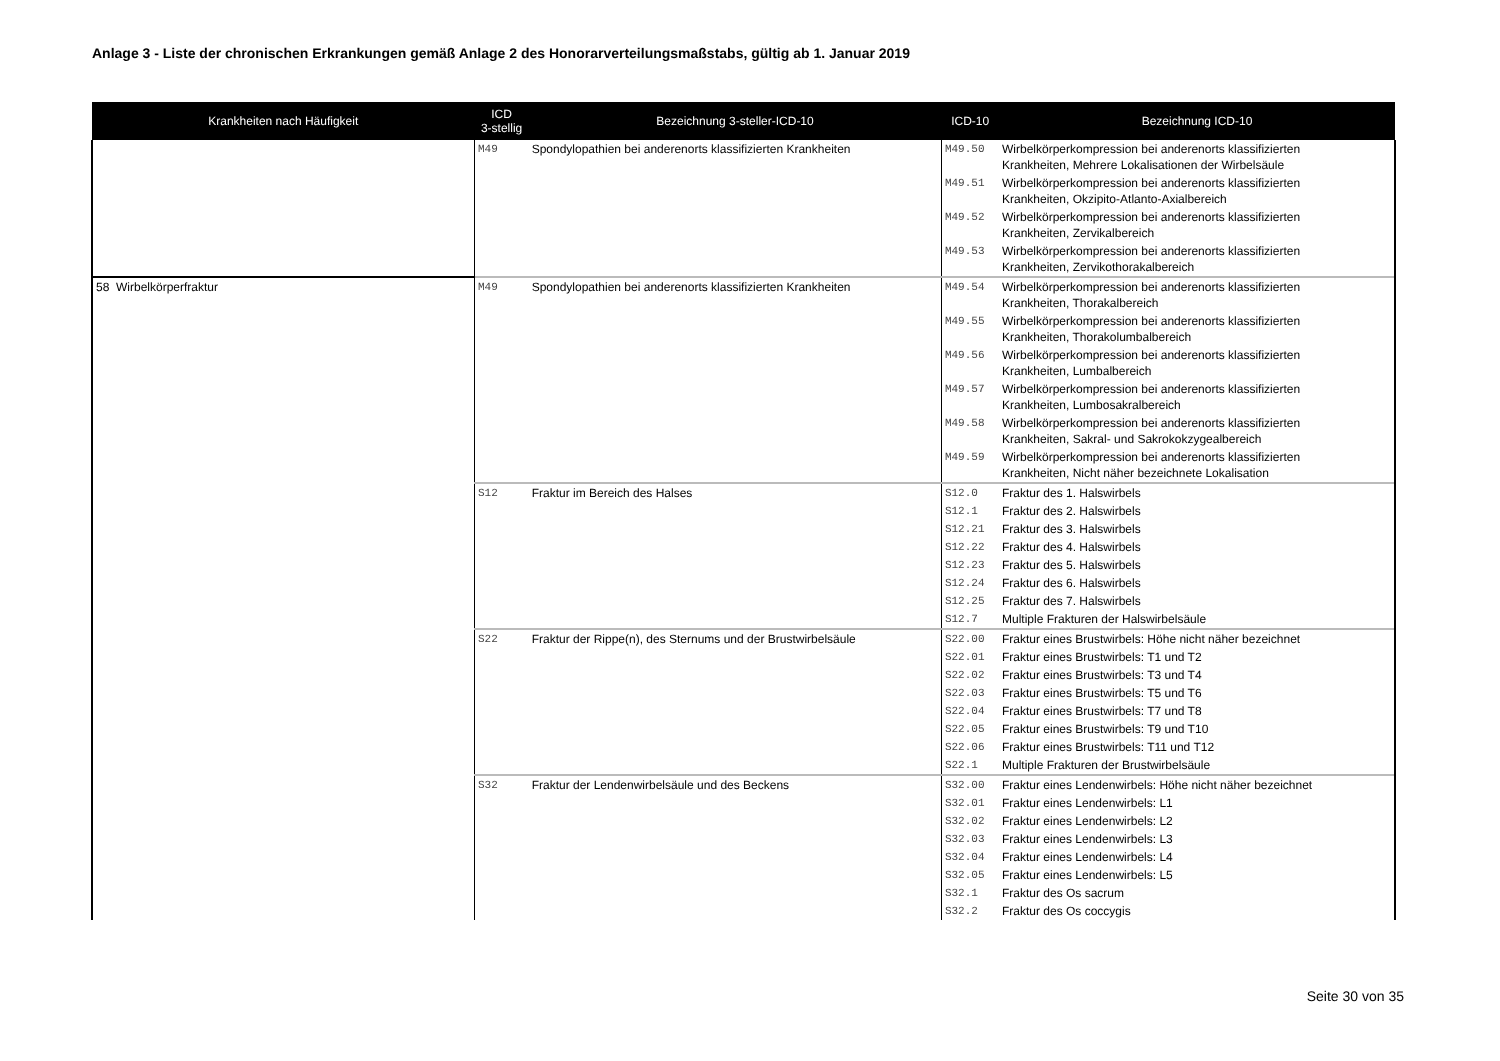Anlage 3 - Liste der chronischen Erkrankungen gemäß Anlage 2 des Honorarverteilungsmaßstabs, gültig ab 1. Januar 2019
| Krankheiten nach Häufigkeit | ICD 3-stellig | Bezeichnung 3-steller-ICD-10 | ICD-10 | Bezeichnung ICD-10 |
| --- | --- | --- | --- | --- |
| | M49 | Spondylopathien bei anderenorts klassifizierten Krankheiten | M49.50 | Wirbelkörperkompression bei anderenorts klassifizierten Krankheiten, Mehrere Lokalisationen der Wirbelsäule |
| | | | M49.51 | Wirbelkörperkompression bei anderenorts klassifizierten Krankheiten, Okzipito-Atlanto-Axialbereich |
| | | | M49.52 | Wirbelkörperkompression bei anderenorts klassifizierten Krankheiten, Zervikalbereich |
| | | | M49.53 | Wirbelkörperkompression bei anderenorts klassifizierten Krankheiten, Zervikothorakalbereich |
| 58 Wirbelkörperfraktur | M49 | Spondylopathien bei anderenorts klassifizierten Krankheiten | M49.54 | Wirbelkörperkompression bei anderenorts klassifizierten Krankheiten, Thorakalbereich |
| | | | M49.55 | Wirbelkörperkompression bei anderenorts klassifizierten Krankheiten, Thorakolumbalbereich |
| | | | M49.56 | Wirbelkörperkompression bei anderenorts klassifizierten Krankheiten, Lumbalbereich |
| | | | M49.57 | Wirbelkörperkompression bei anderenorts klassifizierten Krankheiten, Lumbosakralbereich |
| | | | M49.58 | Wirbelkörperkompression bei anderenorts klassifizierten Krankheiten, Sakral- und Sakrokokzygealbereich |
| | | | M49.59 | Wirbelkörperkompression bei anderenorts klassifizierten Krankheiten, Nicht näher bezeichnete Lokalisation |
| | S12 | Fraktur im Bereich des Halses | S12.0 | Fraktur des 1. Halswirbels |
| | | | S12.1 | Fraktur des 2. Halswirbels |
| | | | S12.21 | Fraktur des 3. Halswirbels |
| | | | S12.22 | Fraktur des 4. Halswirbels |
| | | | S12.23 | Fraktur des 5. Halswirbels |
| | | | S12.24 | Fraktur des 6. Halswirbels |
| | | | S12.25 | Fraktur des 7. Halswirbels |
| | | | S12.7 | Multiple Frakturen der Halswirbelsäule |
| | S22 | Fraktur der Rippe(n), des Sternums und der Brustwirbelsäule | S22.00 | Fraktur eines Brustwirbels: Höhe nicht näher bezeichnet |
| | | | S22.01 | Fraktur eines Brustwirbels: T1 und T2 |
| | | | S22.02 | Fraktur eines Brustwirbels: T3 und T4 |
| | | | S22.03 | Fraktur eines Brustwirbels: T5 und T6 |
| | | | S22.04 | Fraktur eines Brustwirbels: T7 und T8 |
| | | | S22.05 | Fraktur eines Brustwirbels: T9 und T10 |
| | | | S22.06 | Fraktur eines Brustwirbels: T11 und T12 |
| | | | S22.1 | Multiple Frakturen der Brustwirbelsäule |
| | S32 | Fraktur der Lendenwirbelsäule und des Beckens | S32.00 | Fraktur eines Lendenwirbels: Höhe nicht näher bezeichnet |
| | | | S32.01 | Fraktur eines Lendenwirbels: L1 |
| | | | S32.02 | Fraktur eines Lendenwirbels: L2 |
| | | | S32.03 | Fraktur eines Lendenwirbels: L3 |
| | | | S32.04 | Fraktur eines Lendenwirbels: L4 |
| | | | S32.05 | Fraktur eines Lendenwirbels: L5 |
| | | | S32.1 | Fraktur des Os sacrum |
| | | | S32.2 | Fraktur des Os coccygis |
Seite 30 von 35